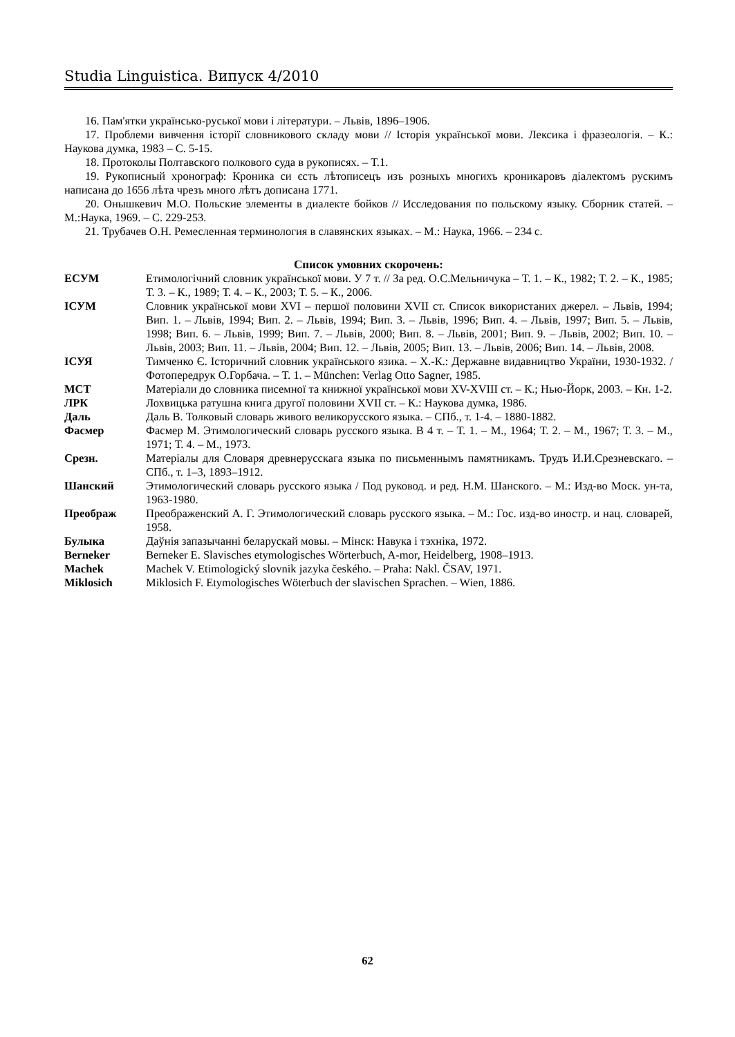Studia Linguistica. Випуск 4/2010
16. Пам'ятки українсько-руської мови і літератури. – Львів, 1896–1906.
17. Проблеми вивчення історії словникового складу мови // Історія української мови. Лексика і фразеологія. – К.: Наукова думка, 1983 – С. 5-15.
18. Протоколы Полтавского полкового суда в рукописях. – Т.1.
19. Рукописный хронограф: Кроника си єсть лѣтописецъ изъ розныхъ многихъ кроникаровъ діалектомъ рускимъ написана до 1656 лѣта чрезъ много лѣтъ дописана 1771.
20. Онышкевич М.О. Польские элементы в диалекте бойков // Исследования по польскому языку. Сборник статей. – М.:Наука, 1969. – С. 229-253.
21. Трубачев О.Н. Ремесленная терминология в славянских языках. – М.: Наука, 1966. – 234 с.
Список умовних скорочень:
ЕСУМ Етимологічний словник української мови. У 7 т. // За ред. О.С.Мельничука – Т. 1. – К., 1982; Т. 2. – К., 1985; Т. 3. – К., 1989; Т. 4. – К., 2003; Т. 5. – К., 2006.
ІСУМ Словник української мови XVI – першої половини XVII ст. Список використаних джерел. – Львів, 1994; Вип. 1. – Львів, 1994; Вип. 2. – Львів, 1994; Вип. 3. – Львів, 1996; Вип. 4. – Львів, 1997; Вип. 5. – Львів, 1998; Вип. 6. – Львів, 1999; Вип. 7. – Львів, 2000; Вип. 8. – Львів, 2001; Вип. 9. – Львів, 2002; Вип. 10. – Львів, 2003; Вип. 11. – Львів, 2004; Вип. 12. – Львів, 2005; Вип. 13. – Львів, 2006; Вип. 14. – Львів, 2008.
ІСУЯ Тимченко Є. Історичний словник українського язика. – Х.-К.: Державне видавництво України, 1930-1932. / Фотопередрук О.Горбача. – Т. 1. – München: Verlag Otto Sagner, 1985.
МСТ Матеріали до словника писемної та книжної української мови XV-XVIII ст. – К.; Нью-Йорк, 2003. – Кн. 1-2.
ЛРК Лохвицька ратушна книга другої половини XVII ст. – К.: Наукова думка, 1986.
Даль Даль В. Толковый словарь живого великорусского языка. – СПб., т. 1-4. – 1880-1882.
Фасмер Фасмер М. Этимологический словарь русского языка. В 4 т. – Т. 1. – М., 1964; Т. 2. – М., 1967; Т. 3. – М., 1971; Т. 4. – М., 1973.
Срезн. Матеріалы для Словаря древнерусскага языка по письменнымъ памятникамъ. Трудъ И.И.Срезневскаго. – СПб., т. 1–3, 1893–1912.
Шанский Этимологический словарь русского языка / Под руковод. и ред. Н.М. Шанского. – М.: Изд-во Моск. ун-та, 1963-1980.
Преображ Преображенский А. Г. Этимологический словарь русского языка. – М.: Гос. изд-во иностр. и нац. словарей, 1958.
Булыка Даўнія запазычанні беларускай мовы. – Мінск: Навука і тэхніка, 1972.
Berneker Berneker E. Slavisches etymologisches Wörterbuch, A-mor, Heidelberg, 1908–1913.
Machek Machek V. Etimologický slovnik jazyka českého. – Praha: Nakl. ČSAV, 1971.
Miklosich Miklosich F. Etymologisches Wöterbuch der slavischen Sprachen. – Wien, 1886.
62